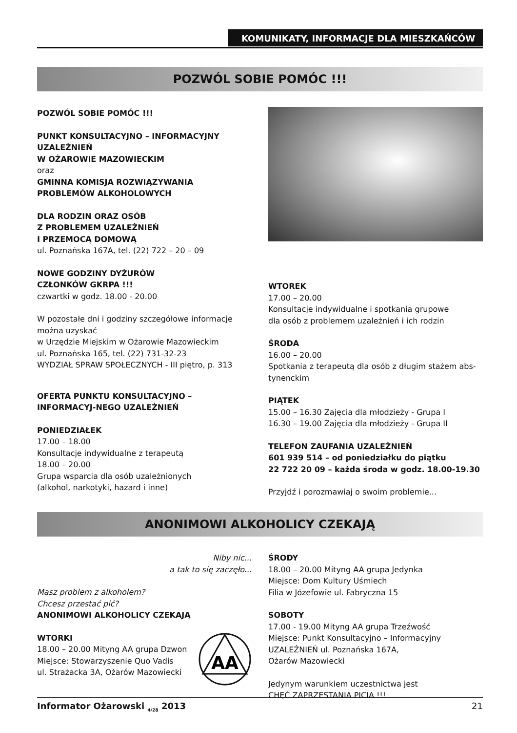KOMUNIKATY, INFORMACJE DLA MIESZKAŃCÓW
POZWÓL SOBIE POMÓC !!!
POZWÓL SOBIE POMÓC !!!
PUNKT KONSULTACYJNO – INFORMACYJNY UZALEŻNIEŃ
W OŻAROWIE MAZOWIECKIM
oraz
GMINNA KOMISJA ROZWIĄZYWANIA PROBLEMÓW ALKOHOLOWYCH
DLA RODZIN ORAZ OSÓB
Z PROBLEMEM UZALEŻNIEŃ
I PRZEMOCĄ DOMOWĄ
ul. Poznańska 167A, tel. (22) 722 – 20 – 09
NOWE GODZINY DYŻURÓW
CZŁONKÓW GKRPA !!!
czwartki w godz. 18.00 - 20.00
W pozostałe dni i godziny szczegółowe informacje można uzyskać
w Urzędzie Miejskim w Ożarowie Mazowieckim
ul. Poznańska 165, tel. (22) 731-32-23
WYDZIAŁ SPRAW SPOŁECZNYCH - III piętro, p. 313
OFERTA PUNKTU KONSULTACYJNO – INFORMACYJ-NEGO UZALEŻNIEŃ
PONIEDZIAŁEK
17.00 – 18.00
Konsultacje indywidualne z terapeutą
18.00 – 20.00
Grupa wsparcia dla osób uzależnionych
(alkohol, narkotyki, hazard i inne)
WTOREK
17.00 – 20.00
Konsultacje indywidualne i spotkania grupowe
dla osób z problemem uzależnień i ich rodzin
ŚRODA
16.00 – 20.00
Spotkania z terapeutą dla osób z długim stażem abs-tynenckim
PIĄTEK
15.00 – 16.30 Zajęcia dla młodzieży - Grupa I
16.30 – 19.00 Zajęcia dla młodzieży - Grupa II
TELEFON ZAUFANIA UZALEŻNIEŃ
601 939 514 – od poniedziałku do piątku
22 722 20 09 – każda środa w godz. 18.00-19.30
Przyjdź i porozmawiaj o swoim problemie...
ANONIMOWI ALKOHOLICY CZEKAJĄ
Niby nic...
a tak to się zaczęło...
Masz problem z alkoholem?
Chcesz przestać pić?
ANONIMOWI ALKOHOLICY CZEKAJĄ
WTORKI
18.00 – 20.00 Mityng AA grupa Dzwon
Miejsce: Stowarzyszenie Quo Vadis
ul. Strażacka 3A, Ożarów Mazowiecki
AA
ŚRODY
18.00 – 20.00 Mityng AA grupa Jedynka
Miejsce: Dom Kultury Uśmiech
Filia w Józefowie ul. Fabryczna 15
SOBOTY
17.00 - 19.00 Mityng AA grupa Trzeźwość
Miejsce: Punkt Konsultacyjno – Informacyjny UZALEŻNIEŃ ul. Poznańska 167A,
Ożarów Mazowiecki
Jedynym warunkiem uczestnictwa jest
CHĘĆ ZAPRZESTANIA PICIA !!!
Informator Ożarowski <sub>4/28</sub> 2013 21